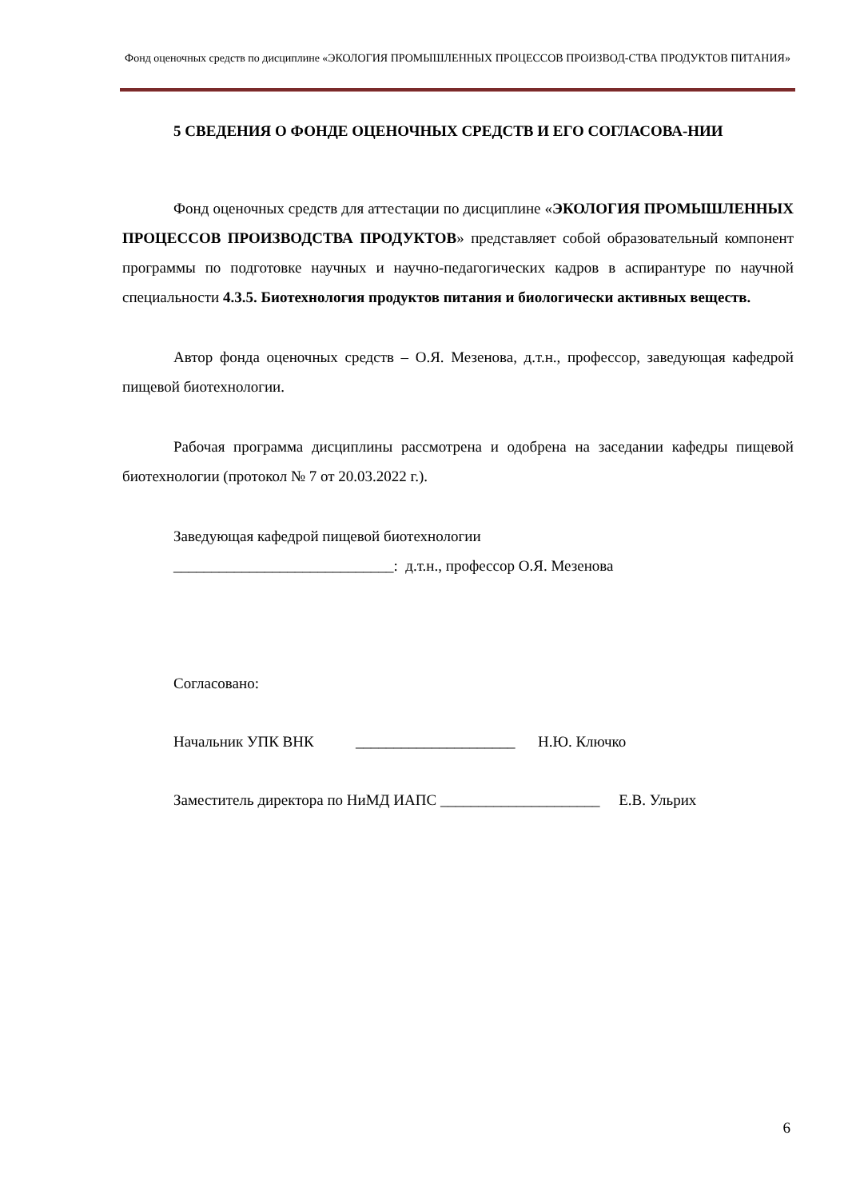Фонд оценочных средств по дисциплине «ЭКОЛОГИЯ ПРОМЫШЛЕННЫХ ПРОЦЕССОВ ПРОИЗВОД-СТВА ПРОДУКТОВ ПИТАНИЯ»
5 СВЕДЕНИЯ О ФОНДЕ ОЦЕНОЧНЫХ СРЕДСТВ И ЕГО СОГЛАСОВА-НИИ
Фонд оценочных средств для аттестации по дисциплине «ЭКОЛОГИЯ ПРОМЫШЛЕННЫХ ПРОЦЕССОВ ПРОИЗВОДСТВА ПРОДУКТОВ» представляет собой образовательный компонент программы по подготовке научных и научно-педагогических кадров в аспирантуре по научной специальности 4.3.5. Биотехнология продуктов питания и биологически активных веществ.
Автор фонда оценочных средств – О.Я. Мезенова, д.т.н., профессор, заведующая кафедрой пищевой биотехнологии.
Рабочая программа дисциплины рассмотрена и одобрена на заседании кафедры пищевой биотехнологии (протокол № 7 от 20.03.2022 г.).
Заведующая кафедрой пищевой биотехнологии
_____________________________: д.т.н., профессор О.Я. Мезенова
Согласовано:
Начальник УПК ВНК _____________________ Н.Ю. Ключко
Заместитель директора по НиМД ИАПС _____________________ Е.В. Ульрих
6